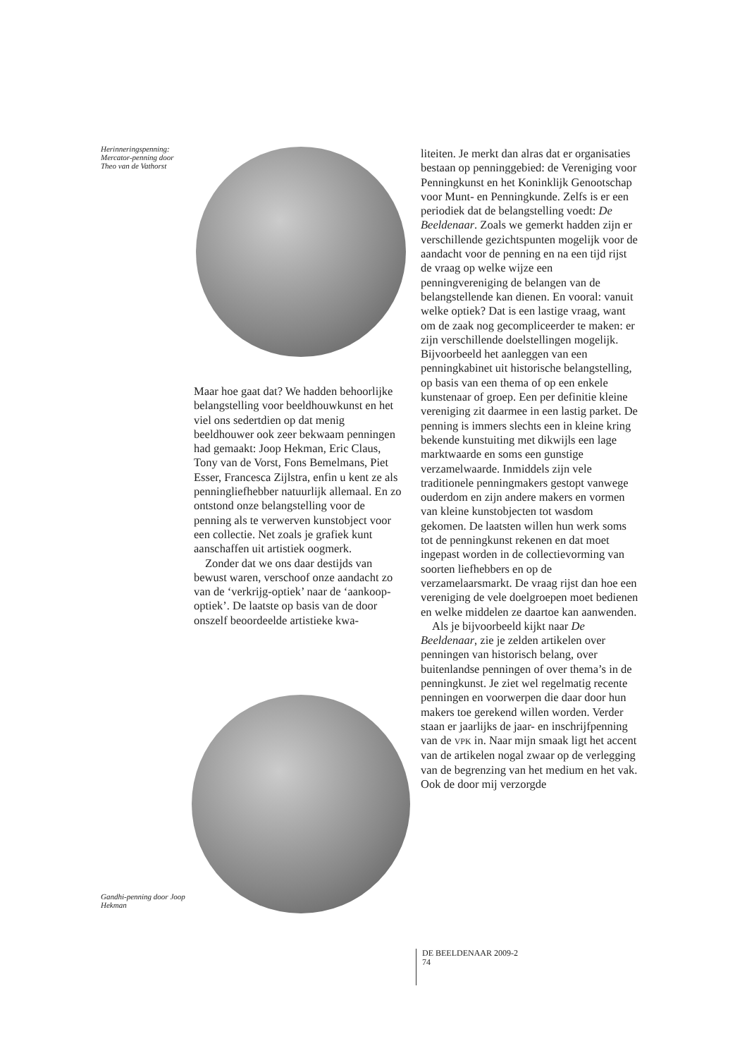Herinneringspenning: Mercator-penning door Theo van de Vathorst
Maar hoe gaat dat? We hadden behoorlijke belangstelling voor beeldhouwkunst en het viel ons sedertdien op dat menig beeldhouwer ook zeer bekwaam penningen had gemaakt: Joop Hekman, Eric Claus, Tony van de Vorst, Fons Bemelmans, Piet Esser, Francesca Zijlstra, enfin u kent ze als penningliefhebber natuurlijk allemaal. En zo ontstond onze belangstelling voor de penning als te verwerven kunstobject voor een collectie. Net zoals je grafiek kunt aanschaffen uit artistiek oogmerk.
Zonder dat we ons daar destijds van bewust waren, verschoof onze aandacht zo van de ‘verkrijg-optiek’ naar de ‘aankoop-optiek’. De laatste op basis van de door onszelf beoordeelde artistieke kwa-
Gandhi-penning door Joop Hekman
liteiten. Je merkt dan alras dat er organisaties bestaan op penninggebied: de Vereniging voor Penningkunst en het Koninklijk Genootschap voor Munt- en Penningkunde. Zelfs is er een periodiek dat de belangstelling voedt: De Beeldenaar. Zoals we gemerkt hadden zijn er verschillende gezichtspunten mogelijk voor de aandacht voor de penning en na een tijd rijst de vraag op welke wijze een penningvereniging de belangen van de belangstellende kan dienen. En vooral: vanuit welke optiek? Dat is een lastige vraag, want om de zaak nog gecompliceerder te maken: er zijn verschillende doelstellingen mogelijk. Bijvoorbeeld het aanleggen van een penningkabinet uit historische belangstelling, op basis van een thema of op een enkele kunstenaar of groep. Een per definitie kleine vereniging zit daarmee in een lastig parket. De penning is immers slechts een in kleine kring bekende kunstuiting met dikwijls een lage marktwaarde en soms een gunstige verzamelwaarde. Inmiddels zijn vele traditionele penningmakers gestopt vanwege ouderdom en zijn andere makers en vormen van kleine kunstobjecten tot wasdom gekomen. De laatsten willen hun werk soms tot de penningkunst rekenen en dat moet ingepast worden in de collectievorming van soorten liefhebbers en op de verzamelaarsmarkt. De vraag rijst dan hoe een vereniging de vele doelgroepen moet bedienen en welke middelen ze daartoe kan aanwenden.
Als je bijvoorbeeld kijkt naar De Beeldenaar, zie je zelden artikelen over penningen van historisch belang, over buitenlandse penningen of over thema’s in de penningkunst. Je ziet wel regelmatig recente penningen en voorwerpen die daar door hun makers toe gerekend willen worden. Verder staan er jaarlijks de jaar- en inschrijfpenning van de VPK in. Naar mijn smaak ligt het accent van de artikelen nogal zwaar op de verlegging van de begrenzing van het medium en het vak. Ook de door mij verzorgde
DE BEELDENAAR 2009-2
74